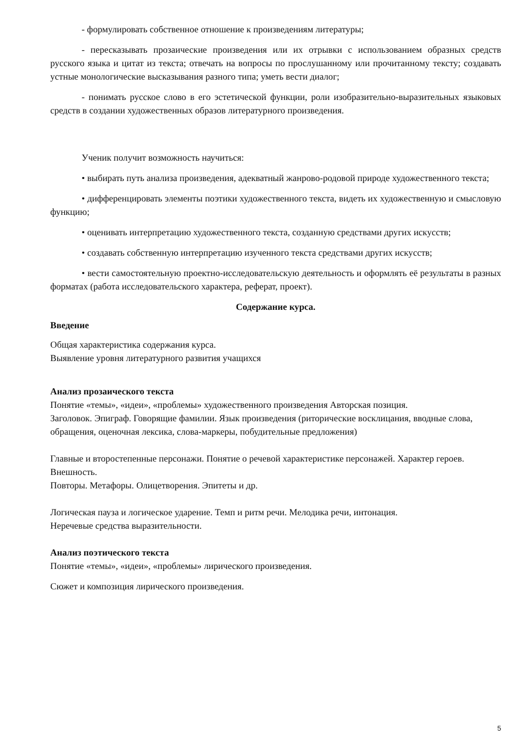- формулировать собственное отношение к произведениям литературы;
- пересказывать прозаические произведения или их отрывки с использованием образных средств русского языка и цитат из текста; отвечать на вопросы по прослушанному или прочитанному тексту; создавать устные монологические высказывания разного типа; уметь вести диалог;
- понимать русское слово в его эстетической функции, роли изобразительно-выразительных языковых средств в создании художественных образов литературного произведения.
Ученик получит возможность научиться:
• выбирать путь анализа произведения, адекватный жанрово-родовой природе художественного текста;
• дифференцировать элементы поэтики художественного текста, видеть их художественную и смысловую функцию;
• оценивать интерпретацию художественного текста, созданную средствами других искусств;
• создавать собственную интерпретацию изученного текста средствами других искусств;
• вести самостоятельную проектно-исследовательскую деятельность и оформлять её результаты в разных форматах (работа исследовательского характера, реферат, проект).
Содержание курса.
Введение
Общая характеристика содержания курса.
Выявление уровня литературного развития учащихся
Анализ прозаического текста
Понятие «темы», «идеи», «проблемы» художественного произведения Авторская позиция.
Заголовок. Эпиграф. Говорящие фамилии. Язык произведения (риторические восклицания, вводные слова, обращения, оценочная лексика, слова-маркеры, побудительные предложения)
Главные и второстепенные персонажи. Понятие о речевой характеристике персонажей. Характер героев. Внешность.
Повторы. Метафоры. Олицетворения. Эпитеты и др.
Логическая пауза и логическое ударение. Темп и ритм речи. Мелодика речи, интонация.
Неречевые средства выразительности.
Анализ поэтического текста
Понятие «темы», «идеи», «проблемы» лирического произведения.
Сюжет и композиция лирического произведения.
5